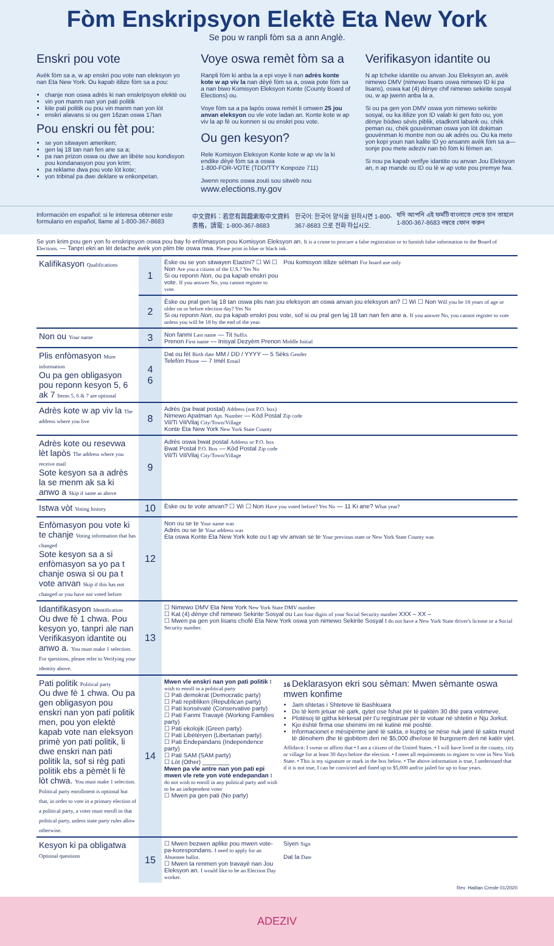Fòm Enskripsyon Elektè Eta New York
Se pou w ranpli fòm sa a ann Anglè.
Enskri pou vote
Avèk fòm sa a, w ap enskri pou vote nan eleksyon yo nan Eta New York. Ou kapab itilize fòm sa a pou:
chanje non oswa adrès ki nan enskripsyon elektè ou
vin yon manm nan yon pati politik
kite pati politik ou pou vin manm nan yon lòt
enskri alavans si ou gen 16zan oswa 17tan
Pou enskri ou fèt pou:
se yon sitwayen ameriken;
gen laj 18 tan nan fen ane sa a;
pa nan prizon oswa ou dwe an libète sou kondisyon pou kondanasyon pou yon krim;
pa reklame dwa pou vote lòt kote;
yon tribinal pa dwe deklare w enkonpetan.
Voye oswa remèt fòm sa a
Ranpli fòm ki anba la a epi voye li nan adrès konte kote w ap viv la nan dèyè fòm sa a, oswa pote fòm sa a nan biwo Komisyon Eleksyon Konte (County Board of Elections) ou.
Voye fòm sa a pa lapòs oswa remèt li omwen 25 jou anvan eleksyon ou vle vote ladan an. Konte kote w ap viv la ap fè ou konnen si ou enskri pou vote.
Ou gen kesyon?
Rele Komisyon Eleksyon Konte kote w ap viv la ki endike dèyè fòm sa a oswa
1-800-FOR-VOTE (TDD/TTY Konpoze 711)
Jwenn repons oswa zouti sou sitwèb nou
www.elections.ny.gov
Verifikasyon idantite ou
N ap tcheke idantite ou anvan Jou Eleksyon an, avèk nimewo DMV (nimewo lisans oswa nimewo ID ki pa lisans), oswa kat (4) dènye chif nimewo sekirite sosyal ou, w ap jwenn anba la a.
Si ou pa gen yon DMV oswa yon nimewo sekirite sosyal, ou ka itilize yon ID valab ki gen foto ou, yon dènye bòdwo sèvis piblik, etadkont labank ou, chèk peman ou, chèk gouvènman oswa yon lòt dokiman gouvènman ki montre non ou ak adrès ou. Ou ka mete yon kopi youn nan kalite ID yo ansanm avèk fòm sa a—sonje pou mete adeziv nan bò fòm ki fèmen an.
Si nou pa kapab verifye idantite ou anvan Jou Eleksyon an, n ap mande ou ID ou lè w ap vote pou premye fwa.
Información en español: si le interesa obtener este formulario en español, llame al 1-800-367-8683 中文資料：若您有興趣索取中文資料表格，請電: 1-800-367-8683 한국어: 한국어 양식을 원하시면 1-800-367-8683 으로 전화 하십시오. যদি আপনি এই ফর্মটি বাংলাতে পেতে চান তাহলে 1-800-367-8683 নম্বরে ফোন করুন
Se yon krim pou gen yon fo enskripsyon oswa pou bay fo enfòmasyon pou Komisyon Eleksyon an. It is a crime to procure a false registration or to furnish false information to the Board of Elections. — Tanpri ekri an lèt detache avèk yon plim ble oswa nwa. Please print in blue or black ink.
| Kalifikasyon Qualifications | 1 | Èske ou se yon sitwayen Etazini? ☐ Wi ☐ Non Are you a citizen of the U.S.? Yes No Si ou reponn Non , ou pa kapab enskri pou vote. If you answer No, you cannot register to vote. | Pou komisyon itilize sèlman For board use only |
| | 2 | Èske ou pral gen laj 18 tan oswa plis nan jou eleksyon an oswa anvan jou eleksyon an? ☐ Wi ☐ Non Will you be 18 years of age or older on or before election day? Yes No Si ou reponn Non , ou pa kapab enskri pou vote, sof si ou pral gen laj 18 tan nan fen ane a. If you answer No, you cannot register to vote unless you will be 18 by the end of the year. | |
| Non ou Your name | 3 | Non fanmi Last name — Tit Suffix Prenon First name — Inisyal Dezyèm Prenon Middle Initial | |
| Plis enfòmasyon More information Ou pa gen obligasyon pou reponn kesyon 5, 6 ak 7 Items 5, 6 & 7 are optional | 4 6 | Dat ou fèt Birth date MM / DD / YYYY — 5 Sèks Gender Telefòn Phone — 7 Imèl Email | |
| Adrès kote w ap viv la The address where you live | 8 | Adrès (pa bwat postal) Address (not P.O. box) Nimewo Apatman Apt. Number — Kòd Postal Zip code Vil/Ti Vil/Vilaj City/Town/Village Konte Eta New York New York State County | |
| Adrès kote ou resevwa lèt lapòs The address where you receive mail Sote kesyon sa a adrès la se menm ak sa ki anwo a Skip if same as above | 9 | Adrès oswa bwat postal Address or P.O. box Bwat Postal P.O. Box — Kòd Postal Zip code Vil/Ti Vil/Vilaj City/Town/Village | |
| Istwa vòt Voting history | 10 | Èske ou te vote anvan? ☐ Wi ☐ Non Have you voted before? Yes No — 11 Ki ane? What year? | |
| Enfòmasyon pou vote ki te chanje Voting information that has changed Sote kesyon sa a si enfòmasyon sa yo pa t chanje oswa si ou pa t vote anvan Skip if this has not changed or you have not voted before | 12 | Non ou se te Your name was Adrès ou se te Your address was Eta oswa Konte Eta New York kote ou t ap viv anvan se te Your previous state or New York State County was | |
| Idantifikasyon Identification Ou dwe fè 1 chwa. Pou kesyon yo, tanpri ale nan Verifikasyon idantite ou anwo a. You must make 1 selection. For questions, please refer to Verifying your identity above. | 13 | ☐ Nimewo DMV Eta New York New York State DMV number ☐ Kat (4) dènye chif nimewo Sekirite Sosyal ou Last four digits of your Social Security number XXX – XX – ☐ Mwen pa gen yon lisans chofè Eta New York oswa yon nimewo Sekirite Sosyal I do not have a New York State driver's license or a Social Security number. | |
| Pati politik Political party Ou dwe fè 1 chwa. Ou pa gen obligasyon pou enskri nan yon pati politik men, pou yon elektè kapab vote nan eleksyon primè yon pati politik, li dwe enskri nan pati politik la, sof si règ pati politik ebs a pèmèt li fè lòt chwa. You must make 1 selection. Political party enrollment is optional but that, in order to vote in a primary election of a political party, a voter must enroll in that political party, unless state party rules allow otherwise. | 14 | Mwen vle enskri nan yon pati politik I wish to enroll in a political party ☐ Pati demokrat (Democratic party) ☐ Pati repibliken (Republican party) ☐ Pati konsèvatè (Conservative party) ☐ Pati Fanmi Travayè (Working Families party) ☐ Pati ekolojik (Green party) ☐ Pati Libètèryen (Libertarian party) ☐ Pati Endepandans (Independence party) ☐ Pati SAM (SAM party) ☐ Lòt (Other) ________ Mwen pa vle antre nan yon pati epi mwen vle rete yon votè endepandan I do not wish to enroll in any political party and wish to be an independent voter ☐ Mwen pa gen pati (No party) | 16 Deklarasyon ekri sou sèman: Mwen sèmante oswa mwen konfime Jam shtetas i Shteteve të Bashkuara Do të kem jetuar në qark, qytet ose fshat për të paktën 30 ditë para votimeve. Plotësoj të gjitha kërkesat për t'u regjistruar për të votuar në shtetin e Nju Jorkut. Kjo është firma ose shënimi im në kutinë më poshtë. Informacionet e mësipërme janë të sakta, e kuptoj se nëse nuk janë të sakta mund të dënohem dhe të gjobitem deri në $5,000 dhe/ose të burgosem deri në katër vjet. Affidavit: I swear or affirm that • I am a citizen of the United States. • I will have lived in the county, city or village for at least 30 days before the election. • I meet all requirements to register to vote in New York State. • This is my signature or mark in the box below. • The above information is true, I understand that if it is not true, I can be convicted and fined up to $5,000 and/or jailed for up to four years. |
| Kesyon ki pa obligatwa Optional questions | 15 | ☐ Mwen bezwen aplike pou mwen vote-pa-korespondans. I need to apply for an Absentee ballot. ☐ Mwen ta renmen yon travayè nan Jou Eleksyon an. I would like to be an Election Day worker. | Siyen Sign Dat la Date |
Rev. Haitian Creole 01/2020
ADEZIV